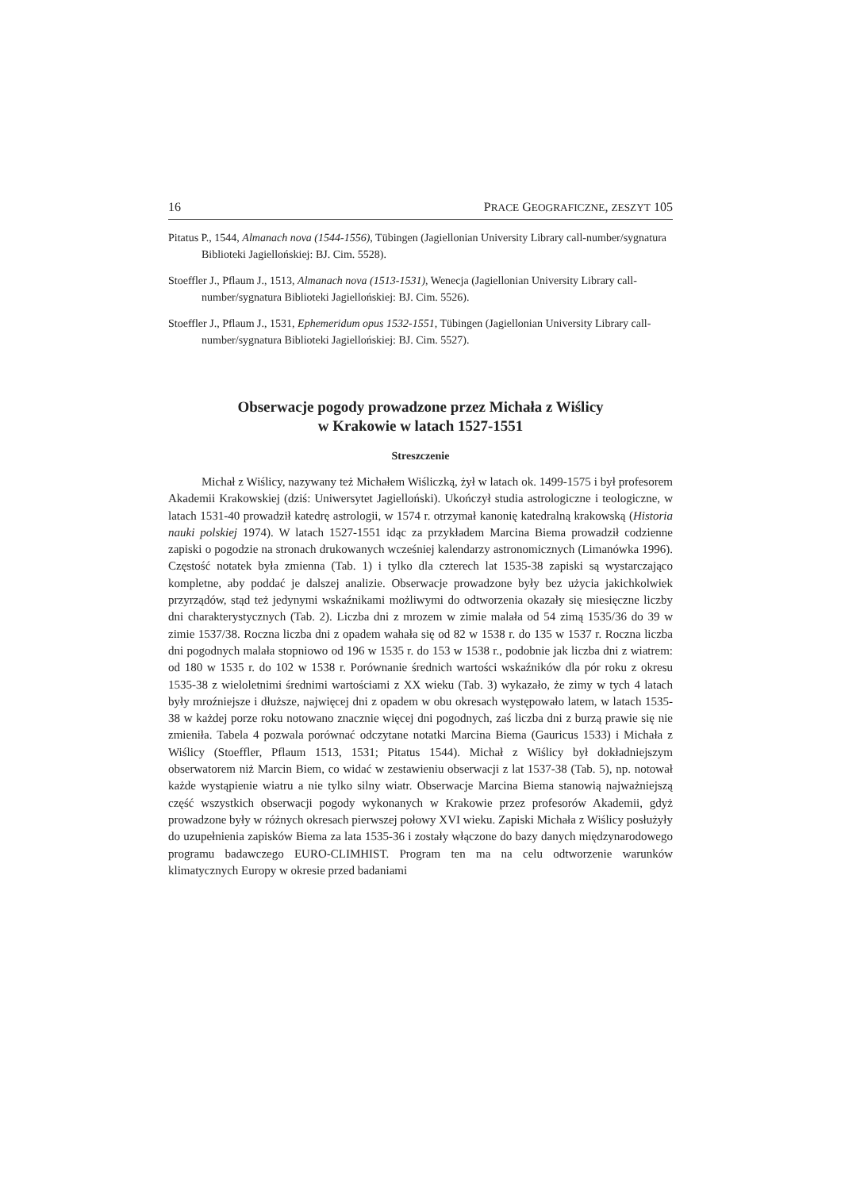16 PRACE GEOGRAFICZNE, ZESZYT 105
Pitatus P., 1544, Almanach nova (1544-1556), Tübingen (Jagiellonian University Library call-number/sygnatura Biblioteki Jagiellońskiej: BJ. Cim. 5528).
Stoeffler J., Pflaum J., 1513, Almanach nova (1513-1531), Wenecja (Jagiellonian University Library call-number/sygnatura Biblioteki Jagiellońskiej: BJ. Cim. 5526).
Stoeffler J., Pflaum J., 1531, Ephemeridum opus 1532-1551, Tübingen (Jagiellonian University Library call-number/sygnatura Biblioteki Jagiellońskiej: BJ. Cim. 5527).
Obserwacje pogody prowadzone przez Michała z Wiślicy
w Krakowie w latach 1527-1551
Streszczenie
Michał z Wiślicy, nazywany też Michałem Wiśliczką, żył w latach ok. 1499-1575 i był profesorem Akademii Krakowskiej (dziś: Uniwersytet Jagielloński). Ukończył studia astrologiczne i teologiczne, w latach 1531-40 prowadził katedrę astrologii, w 1574 r. otrzymał kanonię katedralną krakowską (Historia nauki polskiej 1974). W latach 1527-1551 idąc za przykładem Marcina Biema prowadził codzienne zapiski o pogodzie na stronach drukowanych wcześniej kalendarzy astronomicznych (Limanówka 1996). Częstość notatek była zmienna (Tab. 1) i tylko dla czterech lat 1535-38 zapiski są wystarczająco kompletne, aby poddać je dalszej analizie. Obserwacje prowadzone były bez użycia jakichkolwiek przyrządów, stąd też jedynymi wskaźnikami możliwymi do odtworzenia okazały się miesięczne liczby dni charakterystycznych (Tab. 2). Liczba dni z mrozem w zimie malała od 54 zimą 1535/36 do 39 w zimie 1537/38. Roczna liczba dni z opadem wahała się od 82 w 1538 r. do 135 w 1537 r. Roczna liczba dni pogodnych malała stopniowo od 196 w 1535 r. do 153 w 1538 r., podobnie jak liczba dni z wiatrem: od 180 w 1535 r. do 102 w 1538 r. Porównanie średnich wartości wskaźników dla pór roku z okresu 1535-38 z wieloletnimi średnimi wartościami z XX wieku (Tab. 3) wykazało, że zimy w tych 4 latach były mroźniejsze i dłuższe, najwięcej dni z opadem w obu okresach występowało latem, w latach 1535-38 w każdej porze roku notowano znacznie więcej dni pogodnych, zaś liczba dni z burzą prawie się nie zmieniła. Tabela 4 pozwala porównać odczytane notatki Marcina Biema (Gauricus 1533) i Michała z Wiślicy (Stoeffler, Pflaum 1513, 1531; Pitatus 1544). Michał z Wiślicy był dokładniejszym obserwatorem niż Marcin Biem, co widać w zestawieniu obserwacji z lat 1537-38 (Tab. 5), np. notował każde wystąpienie wiatru a nie tylko silny wiatr. Obserwacje Marcina Biema stanowią najważniejszą część wszystkich obserwacji pogody wykonanych w Krakowie przez profesorów Akademii, gdyż prowadzone były w różnych okresach pierwszej połowy XVI wieku. Zapiski Michała z Wiślicy posłużyły do uzupełnienia zapisków Biema za lata 1535-36 i zostały włączone do bazy danych międzynarodowego programu badawczego EURO-CLIMHIST. Program ten ma na celu odtworzenie warunków klimatycznych Europy w okresie przed badaniami